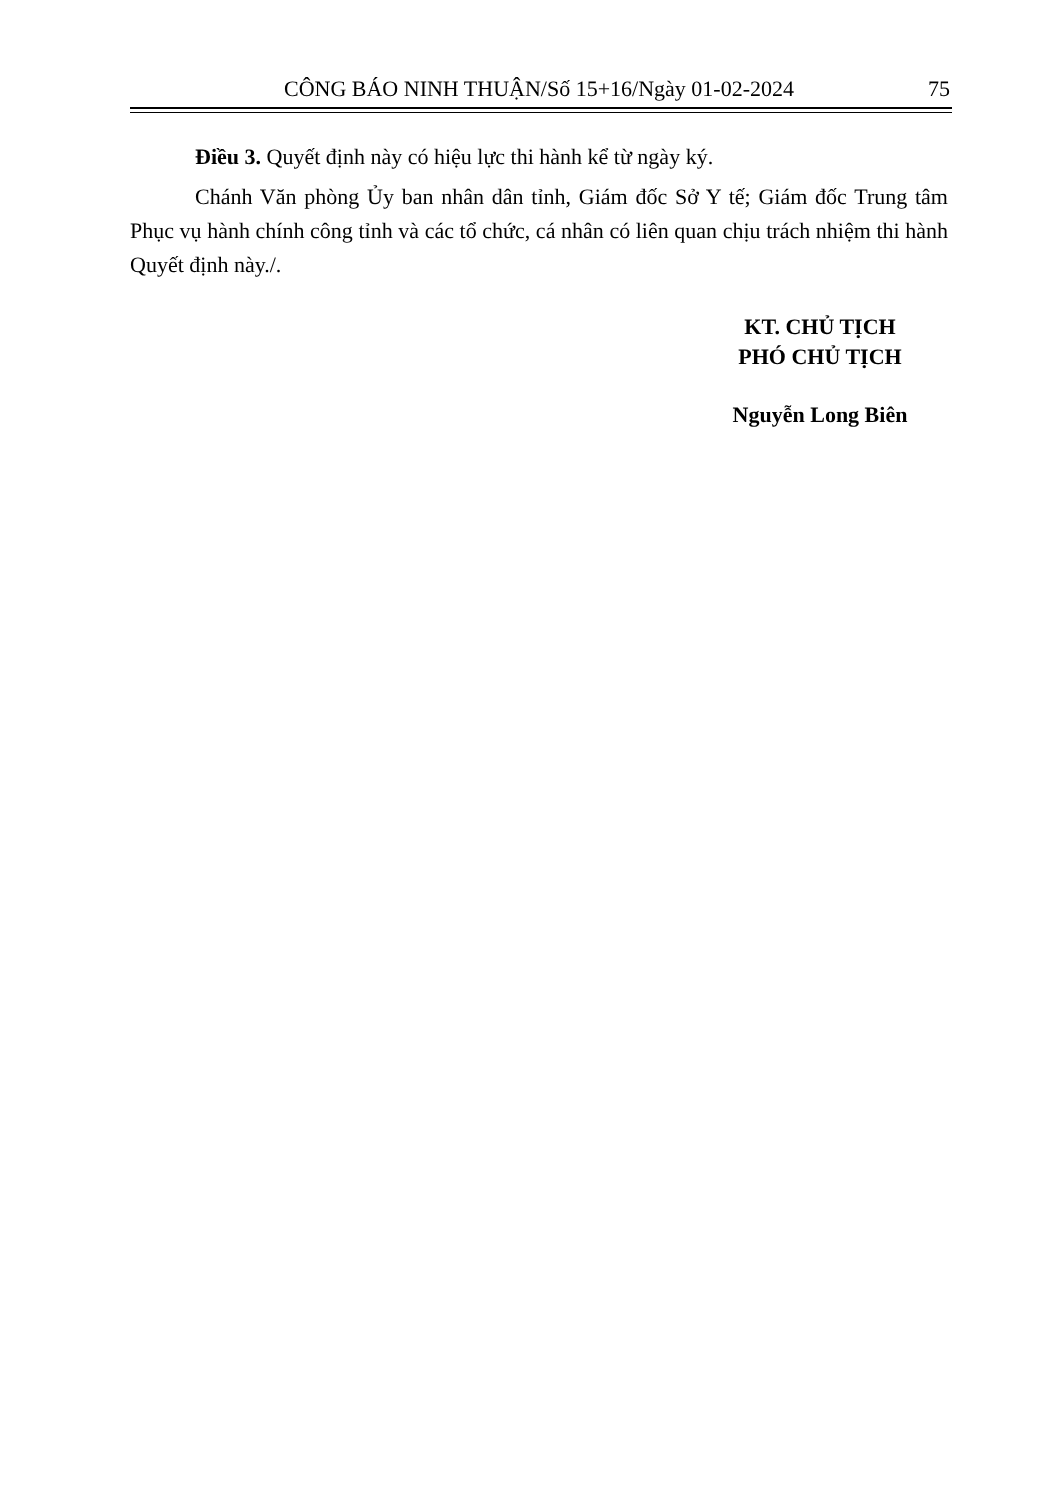CÔNG BÁO NINH THUẬN/Số 15+16/Ngày 01-02-2024 75
Điều 3. Quyết định này có hiệu lực thi hành kể từ ngày ký.
Chánh Văn phòng Ủy ban nhân dân tỉnh, Giám đốc Sở Y tế; Giám đốc Trung tâm Phục vụ hành chính công tỉnh và các tổ chức, cá nhân có liên quan chịu trách nhiệm thi hành Quyết định này./.
KT. CHỦ TỊCH
PHÓ CHỦ TỊCH
Nguyễn Long Biên